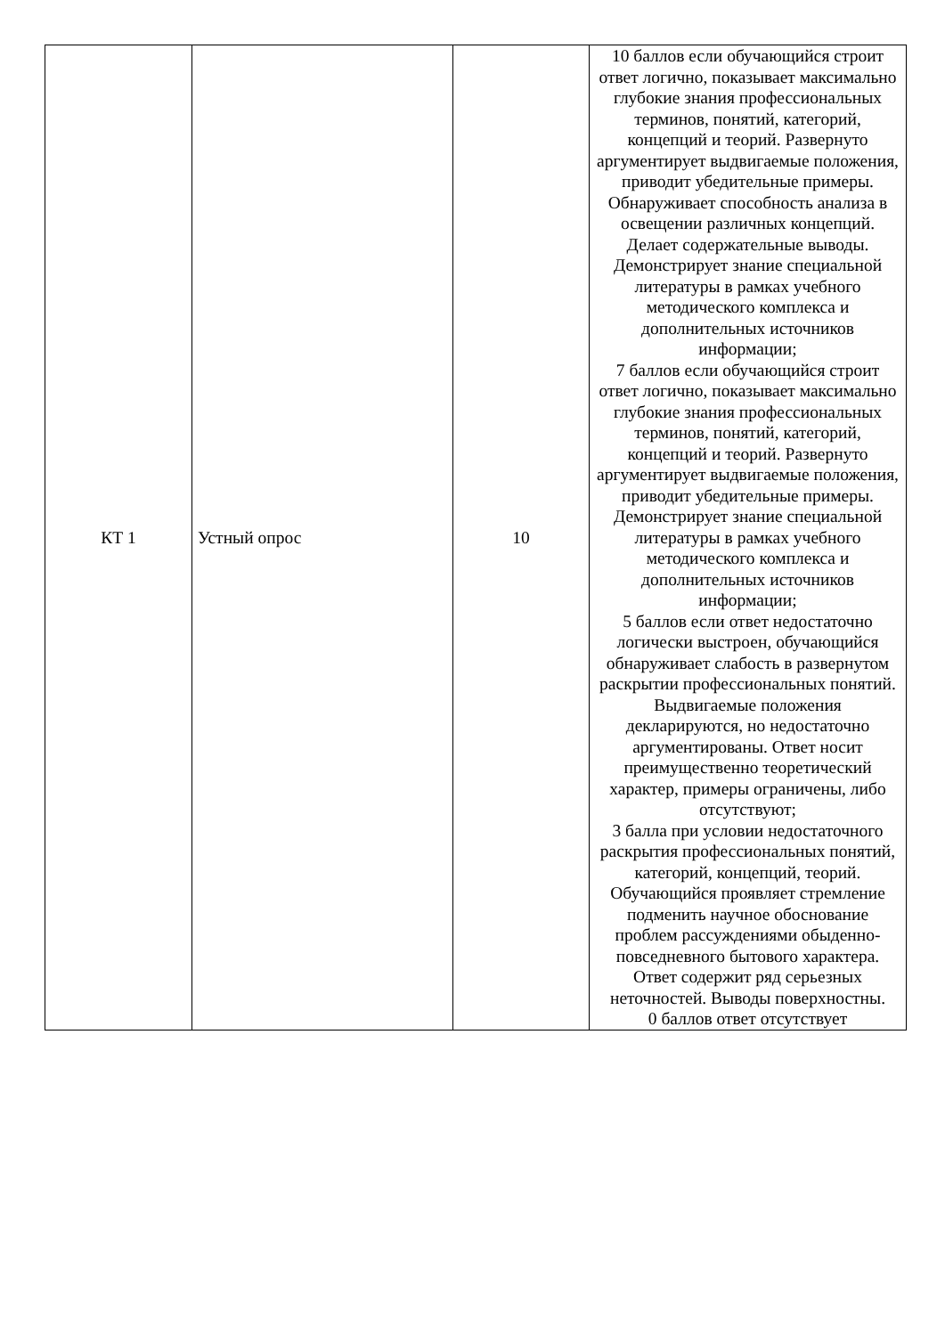| КТ 1 | Устный опрос | 10 | 10 баллов если обучающийся строит ответ логично, показывает максимально глубокие знания профессиональных терминов, понятий, категорий, концепций и теорий. Развернуто аргументирует выдвигаемые положения, приводит убедительные примеры. Обнаруживает способность анализа в освещении различных концепций. Делает содержательные выводы. Демонстрирует знание специальной литературы в рамках учебного методического комплекса и дополнительных источников информации; 7 баллов если обучающийся строит ответ логично, показывает максимально глубокие знания профессиональных терминов, понятий, категорий, концепций и теорий. Развернуто аргументирует выдвигаемые положения, приводит убедительные примеры. Демонстрирует знание специальной литературы в рамках учебного методического комплекса и дополнительных источников информации; 5 баллов если ответ недостаточно логически выстроен, обучающийся обнаруживает слабость в развернутом раскрытии профессиональных понятий. Выдвигаемые положения декларируются, но недостаточно аргументированы. Ответ носит преимущественно теоретический характер, примеры ограничены, либо отсутствуют; 3 балла при условии недостаточного раскрытия профессиональных понятий, категорий, концепций, теорий. Обучающийся проявляет стремление подменить научное обоснование проблем рассуждениями обыденно-повседневного бытового характера. Ответ содержит ряд серьезных неточностей. Выводы поверхностны. 0 баллов ответ отсутствует |